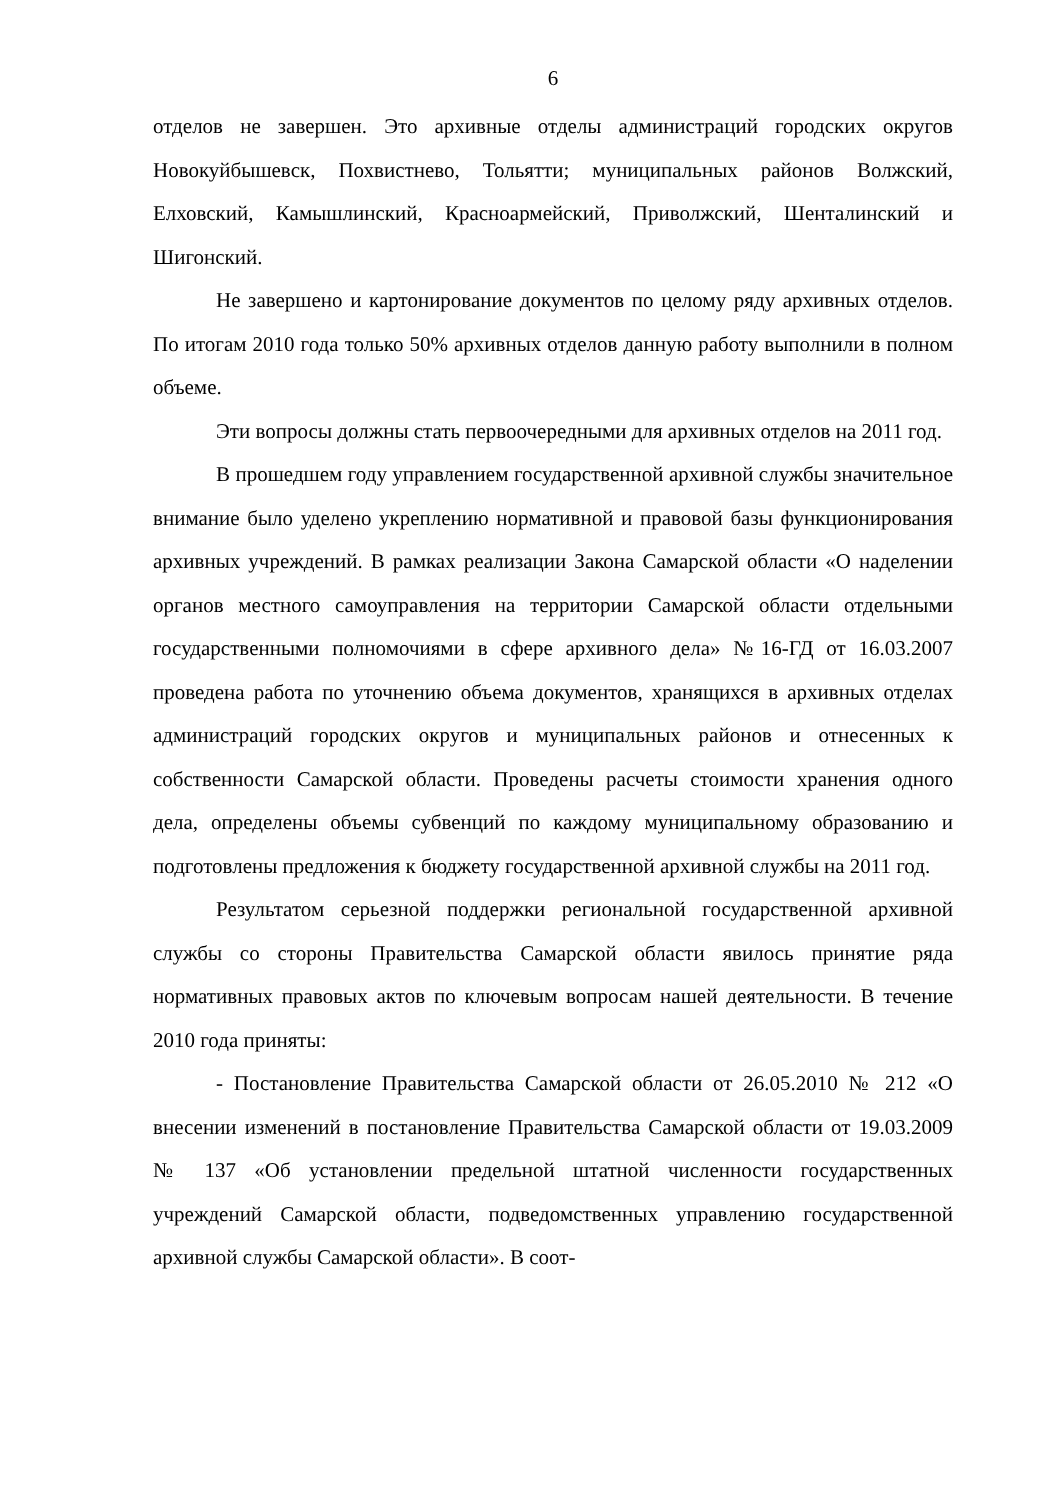6
отделов не завершен. Это архивные отделы администраций городских округов Новокуйбышевск, Похвистнево, Тольятти; муниципальных районов Волжский, Елховский, Камышлинский, Красноармейский, Приволжский, Шенталинский и Шигонский.
Не завершено и картонирование документов по целому ряду архивных отделов. По итогам 2010 года только 50% архивных отделов данную работу выполнили в полном объеме.
Эти вопросы должны стать первоочередными для архивных отделов на 2011 год.
В прошедшем году управлением государственной архивной службы значительное внимание было уделено укреплению нормативной и правовой базы функционирования архивных учреждений. В рамках реализации Закона Самарской области «О наделении органов местного самоуправления на территории Самарской области отдельными государственными полномочиями в сфере архивного дела» №16-ГД от 16.03.2007 проведена работа по уточнению объема документов, хранящихся в архивных отделах администраций городских округов и муниципальных районов и отнесенных к собственности Самарской области. Проведены расчеты стоимости хранения одного дела, определены объемы субвенций по каждому муниципальному образованию и подготовлены предложения к бюджету государственной архивной службы на 2011 год.
Результатом серьезной поддержки региональной государственной архивной службы со стороны Правительства Самарской области явилось принятие ряда нормативных правовых актов по ключевым вопросам нашей деятельности. В течение 2010 года приняты:
- Постановление Правительства Самарской области от 26.05.2010 № 212 «О внесении изменений в постановление Правительства Самарской области от 19.03.2009 № 137 «Об установлении предельной штатной численности государственных учреждений Самарской области, подведомственных управлению государственной архивной службы Самарской области». В соот-